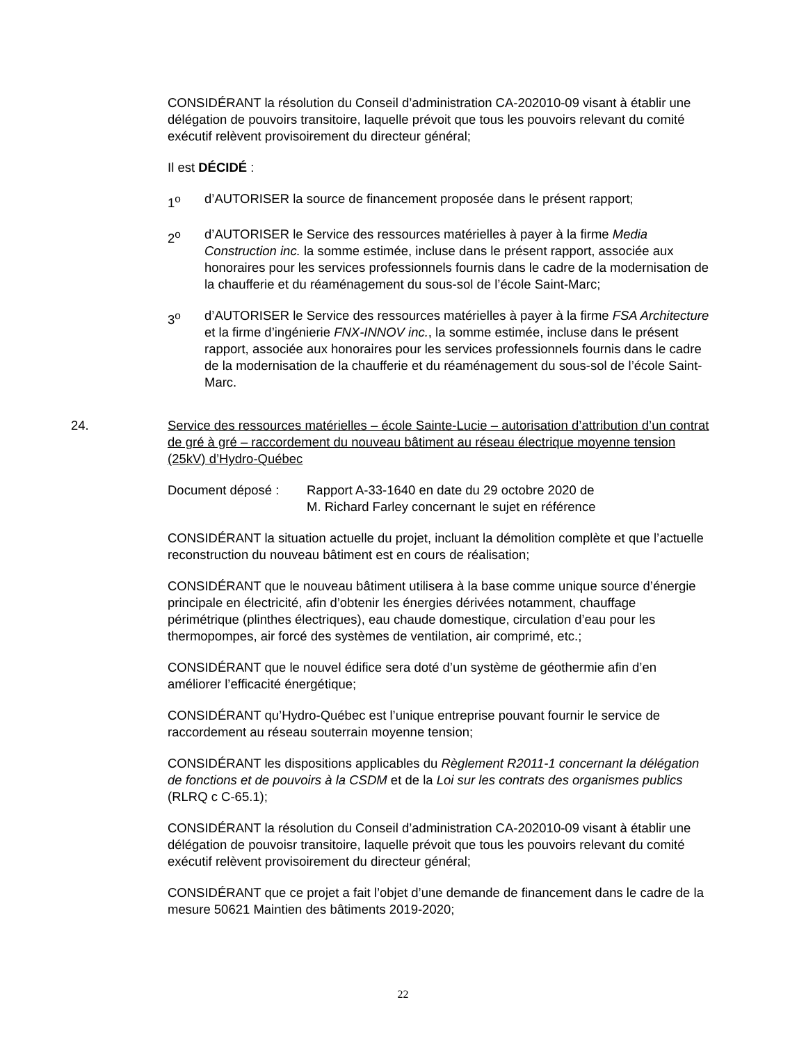CONSIDÉRANT la résolution du Conseil d’administration CA-202010-09 visant à établir une délégation de pouvoirs transitoire, laquelle prévoit que tous les pouvoirs relevant du comité exécutif relèvent provisoirement du directeur général;
Il est DÉCIDÉ :
1<sup>o</sup> d’AUTORISER la source de financement proposée dans le présent rapport;
2<sup>o</sup> d’AUTORISER le Service des ressources matérielles à payer à la firme Media Construction inc. la somme estimée, incluse dans le présent rapport, associée aux honoraires pour les services professionnels fournis dans le cadre de la modernisation de la chaufferie et du réaménagement du sous-sol de l’école Saint-Marc;
3<sup>o</sup> d’AUTORISER le Service des ressources matérielles à payer à la firme FSA Architecture et la firme d’ingénierie FNX-INNOV inc., la somme estimée, incluse dans le présent rapport, associée aux honoraires pour les services professionnels fournis dans le cadre de la modernisation de la chaufferie et du réaménagement du sous-sol de l’école Saint-Marc.
24. Service des ressources matérielles – école Sainte-Lucie – autorisation d’attribution d’un contrat de gré à gré – raccordement du nouveau bâtiment au réseau électrique moyenne tension (25kV) d’Hydro-Québec
Document déposé : Rapport A-33-1640 en date du 29 octobre 2020 de
M. Richard Farley concernant le sujet en référence
CONSIDÉRANT la situation actuelle du projet, incluant la démolition complète et que l’actuelle reconstruction du nouveau bâtiment est en cours de réalisation;
CONSIDÉRANT que le nouveau bâtiment utilisera à la base comme unique source d’énergie principale en électricité, afin d’obtenir les énergies dérivées notamment, chauffage périmétrique (plinthes électriques), eau chaude domestique, circulation d’eau pour les thermopompes, air forcé des systèmes de ventilation, air comprimé, etc.;
CONSIDÉRANT que le nouvel édifice sera doté d’un système de géothermie afin d’en améliorer l’efficacité énergétique;
CONSIDÉRANT qu’Hydro-Québec est l’unique entreprise pouvant fournir le service de raccordement au réseau souterrain moyenne tension;
CONSIDÉRANT les dispositions applicables du Règlement R2011-1 concernant la délégation de fonctions et de pouvoirs à la CSDM et de la Loi sur les contrats des organismes publics (RLRQ c C-65.1);
CONSIDÉRANT la résolution du Conseil d’administration CA-202010-09 visant à établir une délégation de pouvoisr transitoire, laquelle prévoit que tous les pouvoirs relevant du comité exécutif relèvent provisoirement du directeur général;
CONSIDÉRANT que ce projet a fait l’objet d’une demande de financement dans le cadre de la mesure 50621 Maintien des bâtiments 2019-2020;
22